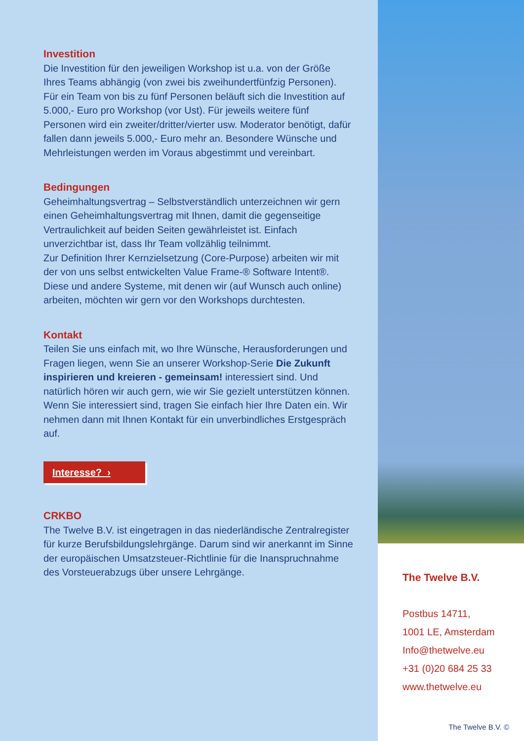Investition
Die Investition für den jeweiligen Workshop ist u.a. von der Größe Ihres Teams abhängig (von zwei bis zweihundertfünfzig Personen). Für ein Team von bis zu fünf Personen beläuft sich die Investition auf 5.000,- Euro pro Workshop (vor Ust). Für jeweils weitere fünf Personen wird ein zweiter/dritter/vierter usw. Moderator benötigt, dafür fallen dann jeweils 5.000,- Euro mehr an. Besondere Wünsche und Mehrleistungen werden im Voraus abgestimmt und vereinbart.
Bedingungen
Geheimhaltungsvertrag – Selbstverständlich unterzeichnen wir gern einen Geheimhaltungsvertrag mit Ihnen, damit die gegenseitige Vertraulichkeit auf beiden Seiten gewährleistet ist. Einfach unverzichtbar ist, dass Ihr Team vollzählig teilnimmt.
Zur Definition Ihrer Kernzielsetzung (Core-Purpose) arbeiten wir mit der von uns selbst entwickelten Value Frame-® Software Intent®. Diese und andere Systeme, mit denen wir (auf Wunsch auch online) arbeiten, möchten wir gern vor den Workshops durchtesten.
Kontakt
Teilen Sie uns einfach mit, wo Ihre Wünsche, Herausforderungen und Fragen liegen, wenn Sie an unserer Workshop-Serie Die Zukunft inspirieren und kreieren - gemeinsam! interessiert sind. Und natürlich hören wir auch gern, wie wir Sie gezielt unterstützen können. Wenn Sie interessiert sind, tragen Sie einfach hier Ihre Daten ein. Wir nehmen dann mit Ihnen Kontakt für ein unverbindliches Erstgespräch auf.
Interesse? ›
CRKBO
The Twelve B.V. ist eingetragen in das niederländische Zentralregister für kurze Berufsbildungslehrgänge. Darum sind wir anerkannt im Sinne der europäischen Umsatzsteuer-Richtlinie für die Inanspruchnahme des Vorsteuerabzugs über unsere Lehrgänge.
The Twelve B.V.
Postbus 14711,
1001 LE, Amsterdam
Info@thetwelve.eu
+31 (0)20 684 25 33
www.thetwelve.eu
The Twelve B.V. ©